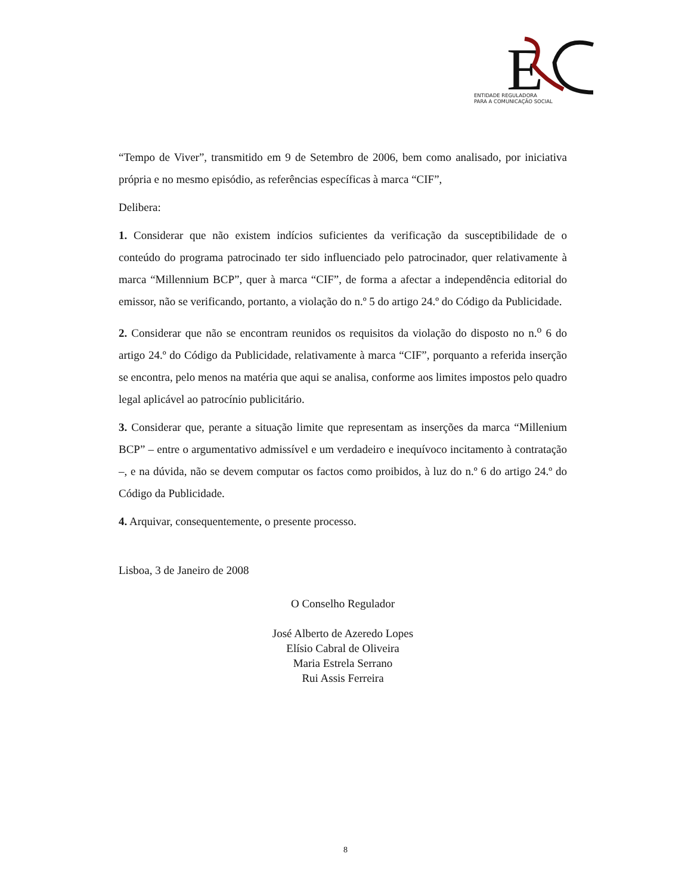E
ENTIDADE REGULADORA
PARA A COMUNICAÇÃO SOCIAL
“Tempo de Viver”, transmitido em 9 de Setembro de 2006, bem como analisado, por iniciativa própria e no mesmo episódio, as referências específicas à marca “CIF”,
Delibera:
1. Considerar que não existem indícios suficientes da verificação da susceptibilidade de o conteúdo do programa patrocinado ter sido influenciado pelo patrocinador, quer relativamente à marca “Millennium BCP”, quer à marca “CIF”, de forma a afectar a independência editorial do emissor, não se verificando, portanto, a violação do n.º 5 do artigo 24.º do Código da Publicidade.
2. Considerar que não se encontram reunidos os requisitos da violação do disposto no n.<sup>o</sup> 6 do artigo 24.º do Código da Publicidade, relativamente à marca “CIF”, porquanto a referida inserção se encontra, pelo menos na matéria que aqui se analisa, conforme aos limites impostos pelo quadro legal aplicável ao patrocínio publicitário.
3. Considerar que, perante a situação limite que representam as inserções da marca “Millenium BCP” – entre o argumentativo admissível e um verdadeiro e inequívoco incitamento à contratação –, e na dúvida, não se devem computar os factos como proibidos, à luz do n.º 6 do artigo 24.º do Código da Publicidade.
4. Arquivar, consequentemente, o presente processo.
Lisboa, 3 de Janeiro de 2008
O Conselho Regulador
José Alberto de Azeredo Lopes
Elísio Cabral de Oliveira
Maria Estrela Serrano
Rui Assis Ferreira
8